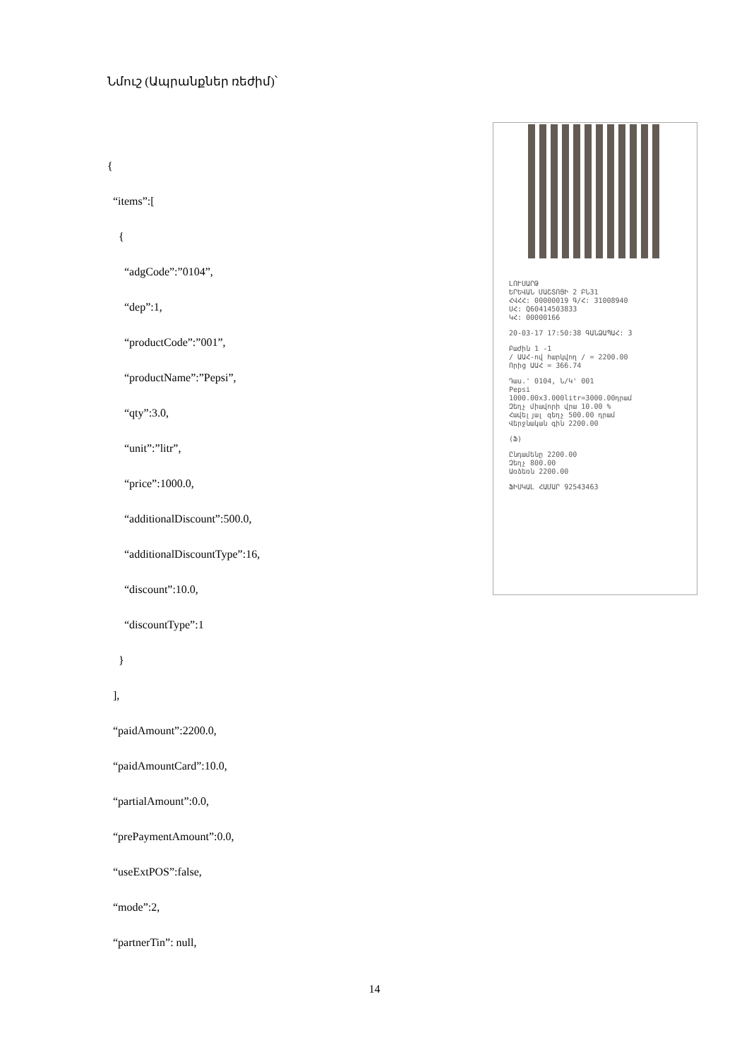Նմուշ (Ապրանքներ ռեժիմ)՝
{
“items”:[
{
“adgCode”:”0104”,
“dep”:1,
“productCode”:”001”,
“productName”:”Pepsi”,
“qty”:3.0,
“unit”:”litr”,
“price”:1000.0,
“additionalDiscount”:500.0,
“additionalDiscountType”:16,
“discount”:10.0,
“discountType”:1
}
],
“paidAmount”:2200.0,
“paidAmountCard”:10.0,
“partialAmount”:0.0,
“prePaymentAmount”:0.0,
“useExtPOS”:false,
“mode”:2,
“partnerTin”: null,
ԼՈՒՍԱՐԹ
ԵՐԵՎԱՆ ՄԱՇՏՈՑԻ 2 ԲՆ31
ՀՎՀՀ: 00000019 Գ/Հ: 31008940
ՍՀ: Q60414503833
ԿՀ: 00000166
20-03-17 17:50:38 ԳԱՆՁԱՊԱՀ: 3
Բաժին 1 -1
/ ԱԱՀ-ով հարկվող / = 2200.00
Որից ԱԱՀ = 366.74
Դաս.' 0104, Ն/Կ' 001
Pepsi
1000.00x3.000litr=3000.00դրամ
Զեղչ միավորի վրա 10.00 %
Հավելյալ զեղչ 500.00 դրամ
Վերջնական գին 2200.00
(Ֆ)
Ընդամենը 2200.00
Զեղչ 800.00
Առձեռն 2200.00
ՖԻՍԿԱԼ ՀԱՄԱՐ 92543463
14